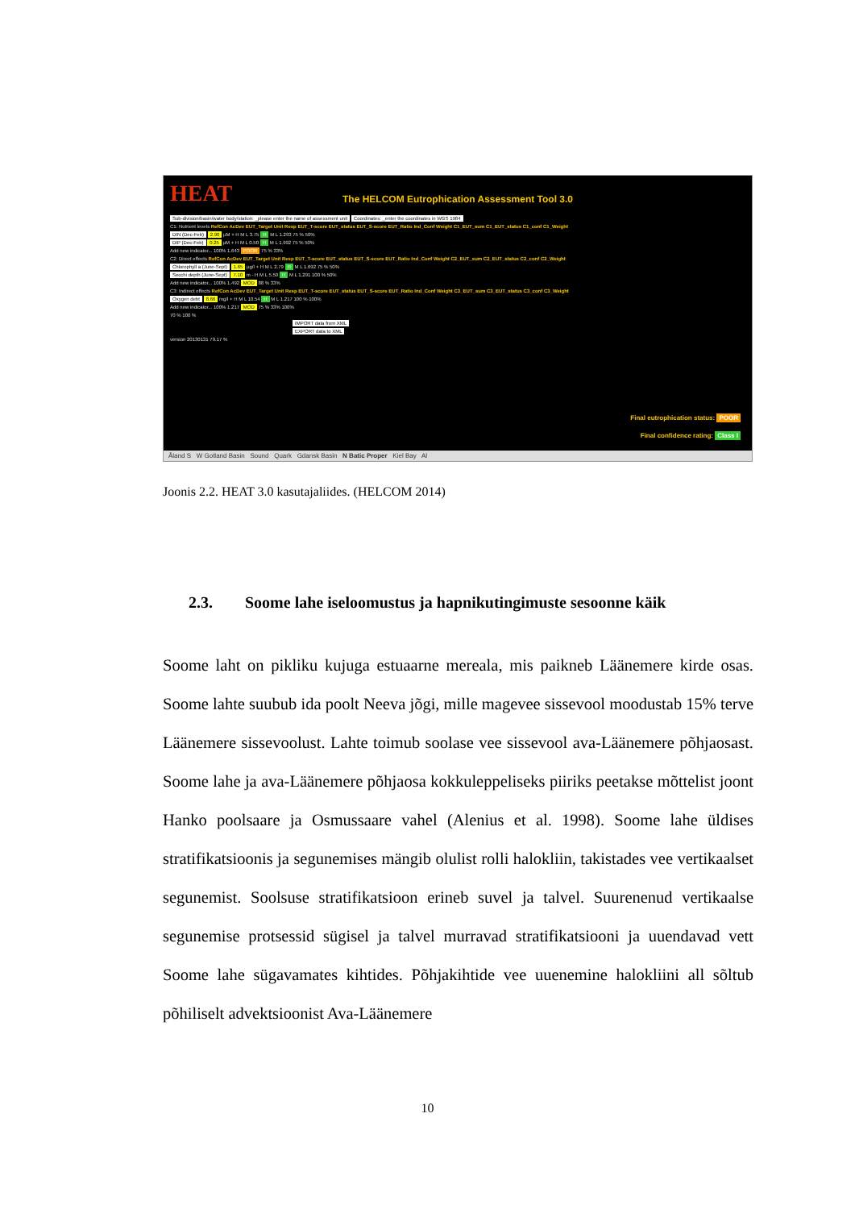HEAT
The HELCOM Eutrophication Assessment Tool 3.0
Sub-division/basin/water body/station: _please enter the name of assessment unit Coordinates: _enter the coordinates in WGS 1984
C1: Nutrient levels RefCon AcDev EUT_Target Unit Resp EUT_T-score EUT_status EUT_S-score EUT_Ratio Ind_Conf Weight C1_EUT_sum C1_EUT_status C1_conf C1_Weight
DIN (Dec-Feb) 2.90 µM + H M L 3.75 H M L 1.293 75 % 50%
DIP (Dec-Feb) 0.25 µM + H M L 0.50 H M L 1.992 75 % 50%
Add new indicator... 100% 1.643 POOR 75 % 33%
C2: Direct effects RefCon AcDev EUT_Target Unit Resp EUT_T-score EUT_status EUT_S-score EUT_Ratio Ind_Conf Weight C2_EUT_sum C2_EUT_status C2_conf C2_Weight
Chlorophyll a (June-Sept) 1.65 µg/l + H M L 2.79 H M L 1.692 75 % 50%
Secchi depth (June-Sept) 7.10 m - H M L 5.50 H M L 1.291 100 % 50%
Add new indicator... 100% 1.492 MOD 88 % 33%
C3: Indirect effects RefCon AcDev EUT_Target Unit Resp EUT_T-score EUT_status EUT_S-score EUT_Ratio Ind_Conf Weight C3_EUT_sum C3_EUT_status C3_conf C3_Weight
Oxygen debt 8.66 mg/l + H M L 10.54 H M L 1.217 100 % 100%
Add new indicator... 100% 1.217 MOD 75 % 33% 100%
70 % 100 %
IMPORT data from XML
EXPORT data to XML
version 20130131 79.17 %
Final eutrophication status: POOR
Final confidence rating: Class I
Åland S W Gotland Basin Sound Quark Gdansk Basin N Batic Proper Kiel Bay Al
Joonis 2.2. HEAT 3.0 kasutajaliides. (HELCOM 2014)
2.3. Soome lahe iseloomustus ja hapnikutingimuste sesoonne käik
Soome laht on pikliku kujuga estuaarne mereala, mis paikneb Läänemere kirde osas. Soome lahte suubub ida poolt Neeva jõgi, mille magevee sissevool moodustab 15% terve Läänemere sissevoolust. Lahte toimub soolase vee sissevool ava-Läänemere põhjaosast. Soome lahe ja ava-Läänemere põhjaosa kokkuleppeliseks piiriks peetakse mõttelist joont Hanko poolsaare ja Osmussaare vahel (Alenius et al. 1998). Soome lahe üldises stratifikatsioonis ja segunemises mängib olulist rolli halokliin, takistades vee vertikaalset segunemist. Soolsuse stratifikatsioon erineb suvel ja talvel. Suurenenud vertikaalse segunemise protsessid sügisel ja talvel murravad stratifikatsiooni ja uuendavad vett Soome lahe sügavamates kihtides. Põhjakihtide vee uuenemine halokliini all sõltub põhiliselt advektsioonist Ava-Läänemere
10